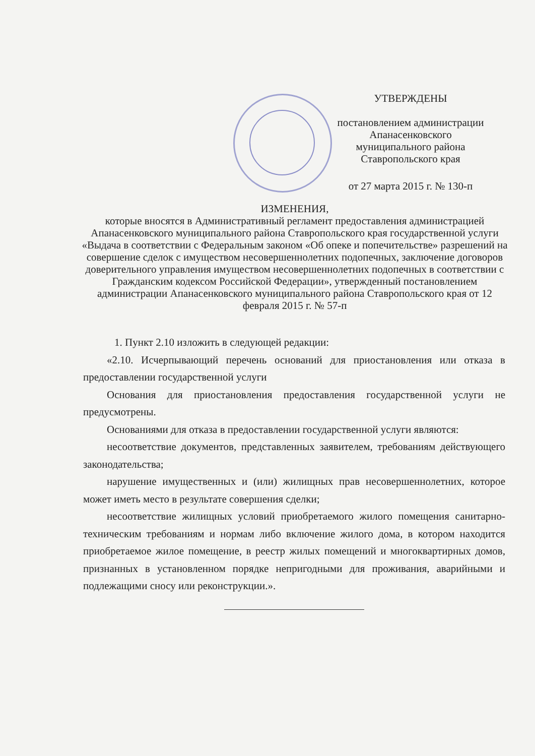УТВЕРЖДЕНЫ
постановлением администрации
Апанасенковского
муниципального района
Ставропольского края
от 27 марта 2015 г. № 130-п
ИЗМЕНЕНИЯ,
которые вносятся в Административный регламент предоставления администрацией Апанасенковского муниципального района Ставропольского края государственной услуги «Выдача в соответствии с Федеральным законом «Об опеке и попечительстве» разрешений на совершение сделок с имуществом несовершеннолетних подопечных, заключение договоров доверительного управления имуществом несовершеннолетних подопечных в соответствии с Гражданским кодексом Российской Федерации», утвержденный постановлением администрации Апанасенковского муниципального района Ставропольского края от 12 февраля 2015 г. № 57-п
1. Пункт 2.10 изложить в следующей редакции:
«2.10. Исчерпывающий перечень оснований для приостановления или отказа в предоставлении государственной услуги
Основания для приостановления предоставления государственной услуги не предусмотрены.
Основаниями для отказа в предоставлении государственной услуги являются:
несоответствие документов, представленных заявителем, требованиям действующего законодательства;
нарушение имущественных и (или) жилищных прав несовершеннолетних, которое может иметь место в результате совершения сделки;
несоответствие жилищных условий приобретаемого жилого помещения санитарно-техническим требованиям и нормам либо включение жилого дома, в котором находится приобретаемое жилое помещение, в реестр жилых помещений и многоквартирных домов, признанных в установленном порядке непригодными для проживания, аварийными и подлежащими сносу или реконструкции.».